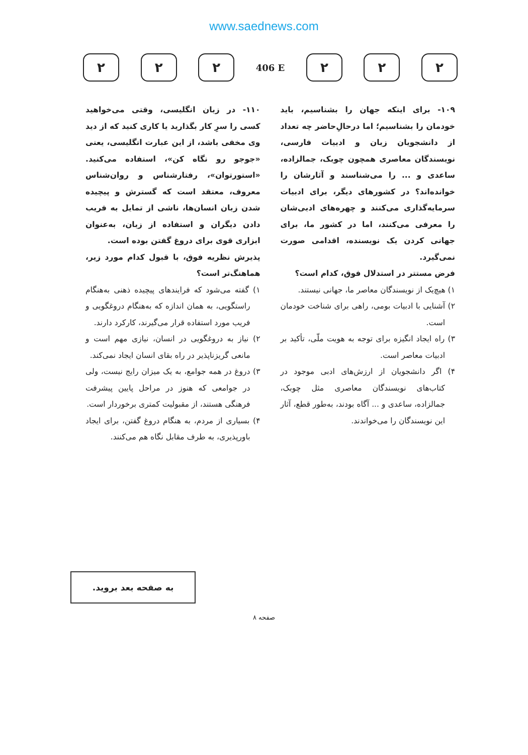www.saednews.com
۲ ۲ ۲
406 E
۲ ۲ ۲
۱۰۹- برای اینکه جهان را بشناسیم، باید خودمان را بشناسیم؛ اما درحالِ‌حاضر چه تعداد از دانشجویان زبان و ادبیات فارسی، نویسندگان معاصری همچون چوبک، جمالزاده، ساعدی و ... را می‌شناسند و آثارشان را خوانده‌اند؟ در کشورهای دیگر، برای ادبیات سرمایه‌گذاری می‌کنند و چهره‌های ادبی‌شان را معرفی می‌کنند، اما در کشور ما، برای جهانی کردن یک نویسنده، اقدامی صورت نمی‌گیرد.
فرض مستتر در استدلال فوق، کدام است؟
۱) هیچ‌یک از نویسندگان معاصر ما، جهانی نیستند.
۲) آشنایی با ادبیات بومی، راهی برای شناخت خودمان است.
۳) راه ایجاد انگیزه برای توجه به هویت ملّی، تأکید بر ادبیات معاصر است.
۴) اگر دانشجویان از ارزش‌های ادبی موجود در کتاب‌های نویسندگان معاصری مثل چوبک، جمالزاده، ساعدی و ... آگاه بودند، به‌طور قطع، آثار این نویسندگان را می‌خواندند.
۱۱۰- در زبان انگلیسی، وقتی می‌خواهید کسی را سرِ کار بگذارید یا کاری کنید که از دید وی مخفی باشد، از این عبارت انگلیسی، یعنی «جوجو رو نگاه کن»، استفاده می‌کنید. «استورتوان»، رفتارشناس و روان‌شناس معروف، معتقد است که گسترش و پیچیده شدن زبان انسان‌ها، ناشی از تمایل به فریب دادن دیگران و استفاده از زبان، به‌عنوان ابزاری قوی برای دروغ گفتن بوده است.
پذیرش نظریه فوق، با قبول کدام مورد زیر، هماهنگ‌تر است؟
۱) گفته می‌شود که فرایندهای پیچیده ذهنی به‌هنگام راستگویی، به همان اندازه که به‌هنگام دروغگویی و فریب مورد استفاده قرار می‌گیرند، کارکرد دارند.
۲) نیاز به دروغگویی در انسان، نیازی مهم است و مانعی گریزناپذیر در راه بقای انسان ایجاد نمی‌کند.
۳) دروغ در همه جوامع، به یک میزان رایج نیست، ولی در جوامعی که هنوز در مراحل پایین پیشرفت فرهنگی هستند، از مقبولیت کمتری برخوردار است.
۴) بسیاری از مردم، به هنگام دروغ گفتن، برای ایجاد باورپذیری، به طرف مقابل نگاه هم می‌کنند.
به صفحه بعد بروید.
صفحه ۸